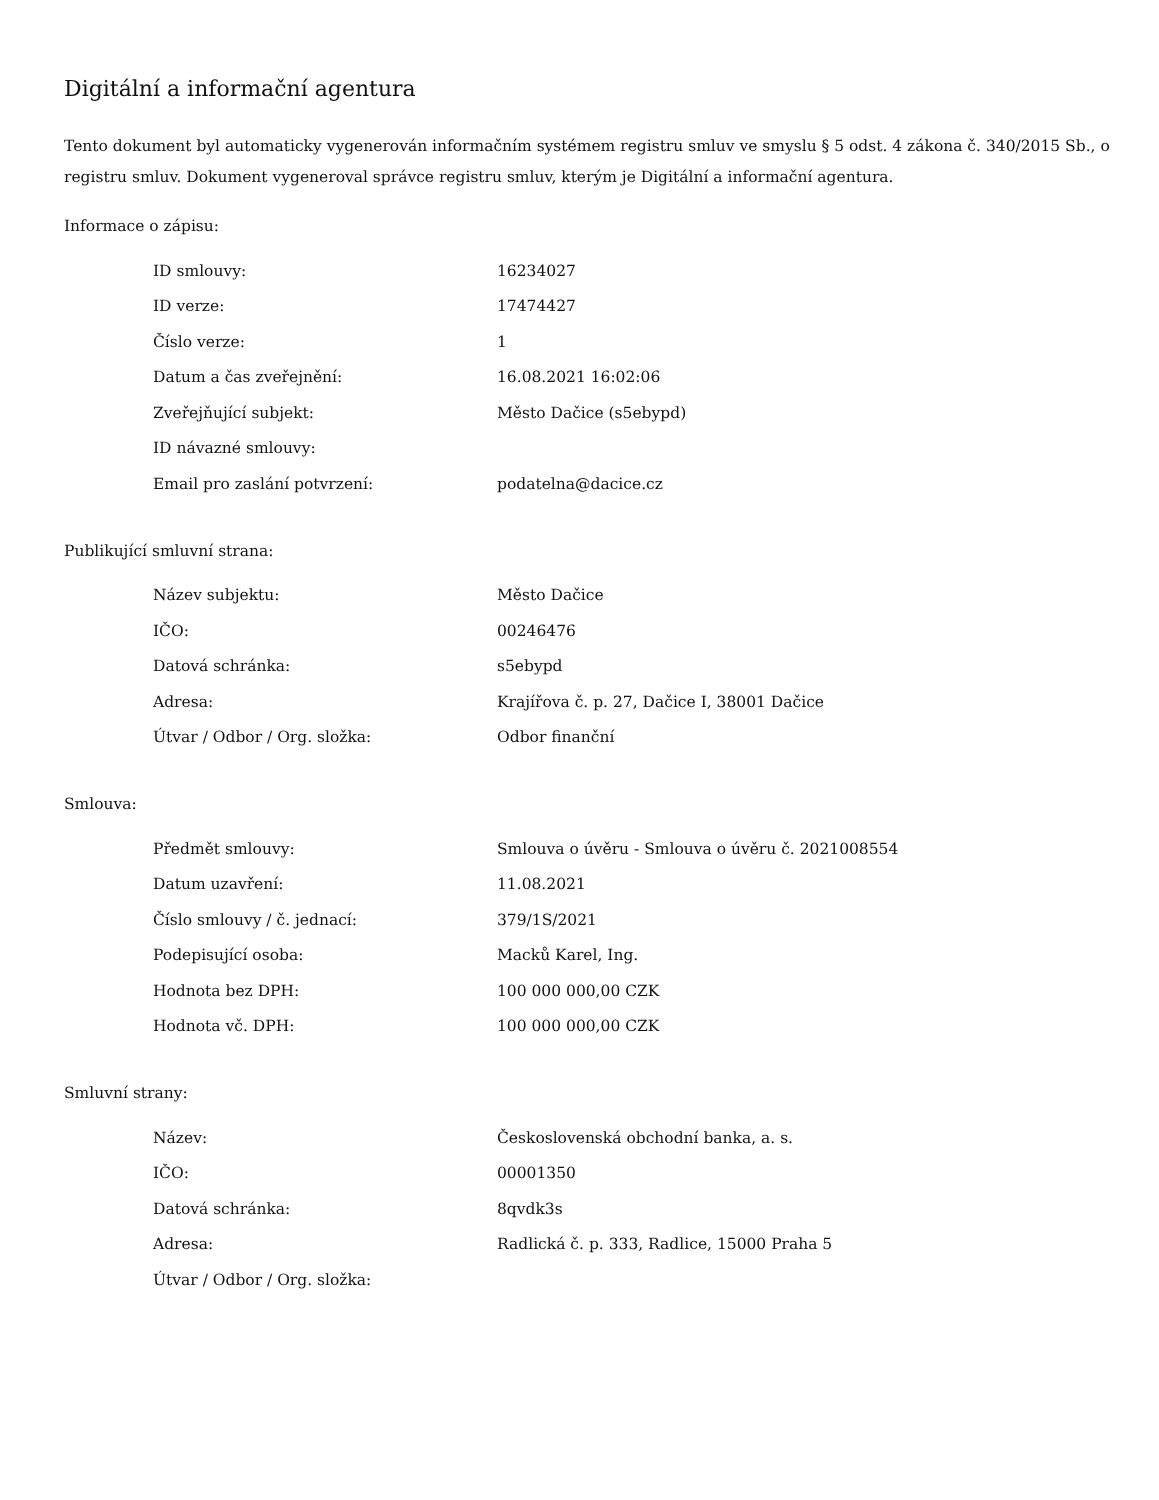Digitální a informační agentura
Tento dokument byl automaticky vygenerován informačním systémem registru smluv ve smyslu § 5 odst. 4 zákona č. 340/2015 Sb., o registru smluv. Dokument vygeneroval správce registru smluv, kterým je Digitální a informační agentura.
Informace o zápisu:
| ID smlouvy: | 16234027 |
| ID verze: | 17474427 |
| Číslo verze: | 1 |
| Datum a čas zveřejnění: | 16.08.2021 16:02:06 |
| Zveřejňující subjekt: | Město Dačice (s5ebypd) |
| ID návazné smlouvy: | |
| Email pro zaslání potvrzení: | podatelna@dacice.cz |
Publikující smluvní strana:
| Název subjektu: | Město Dačice |
| IČO: | 00246476 |
| Datová schránka: | s5ebypd |
| Adresa: | Krajířova č. p. 27, Dačice I, 38001 Dačice |
| Útvar / Odbor / Org. složka: | Odbor finanční |
Smlouva:
| Předmět smlouvy: | Smlouva o úvěru - Smlouva o úvěru č. 2021008554 |
| Datum uzavření: | 11.08.2021 |
| Číslo smlouvy / č. jednací: | 379/1S/2021 |
| Podepisující osoba: | Macků Karel, Ing. |
| Hodnota bez DPH: | 100 000 000,00 CZK |
| Hodnota vč. DPH: | 100 000 000,00 CZK |
Smluvní strany:
| Název: | Československá obchodní banka, a. s. |
| IČO: | 00001350 |
| Datová schránka: | 8qvdk3s |
| Adresa: | Radlická č. p. 333, Radlice, 15000 Praha 5 |
| Útvar / Odbor / Org. složka: | |